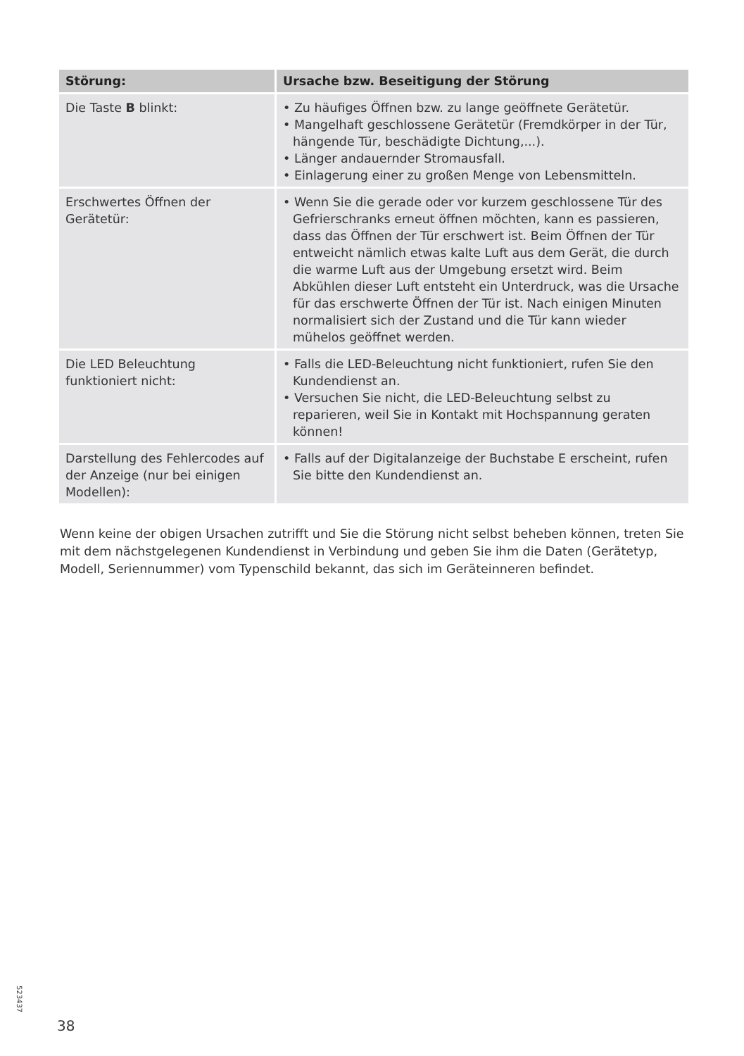| Störung: | Ursache bzw. Beseitigung der Störung |
| --- | --- |
| Die Taste B blinkt: | • Zu häufiges Öffnen bzw. zu lange geöffnete Gerätetür. • Mangelhaft geschlossene Gerätetür (Fremdkörper in der Tür, hängende Tür, beschädigte Dichtung,...). • Länger andauernder Stromausfall. • Einlagerung einer zu großen Menge von Lebensmitteln. |
| Erschwertes Öffnen der Gerätetür: | • Wenn Sie die gerade oder vor kurzem geschlossene Tür des Gefrierschranks erneut öffnen möchten, kann es passieren, dass das Öffnen der Tür erschwert ist. Beim Öffnen der Tür entweicht nämlich etwas kalte Luft aus dem Gerät, die durch die warme Luft aus der Umgebung ersetzt wird. Beim Abkühlen dieser Luft entsteht ein Unterdruck, was die Ursache für das erschwerte Öffnen der Tür ist. Nach einigen Minuten normalisiert sich der Zustand und die Tür kann wieder mühelos geöffnet werden. |
| Die LED Beleuchtung funktioniert nicht: | • Falls die LED-Beleuchtung nicht funktioniert, rufen Sie den Kundendienst an. • Versuchen Sie nicht, die LED-Beleuchtung selbst zu reparieren, weil Sie in Kontakt mit Hochspannung geraten können! |
| Darstellung des Fehlercodes auf der Anzeige (nur bei einigen Modellen): | • Falls auf der Digitalanzeige der Buchstabe E erscheint, rufen Sie bitte den Kundendienst an. |
Wenn keine der obigen Ursachen zutrifft und Sie die Störung nicht selbst beheben können, treten Sie mit dem nächstgelegenen Kundendienst in Verbindung und geben Sie ihm die Daten (Gerätetyp, Modell, Seriennummer) vom Typenschild bekannt, das sich im Geräteinneren befindet.
523437
38